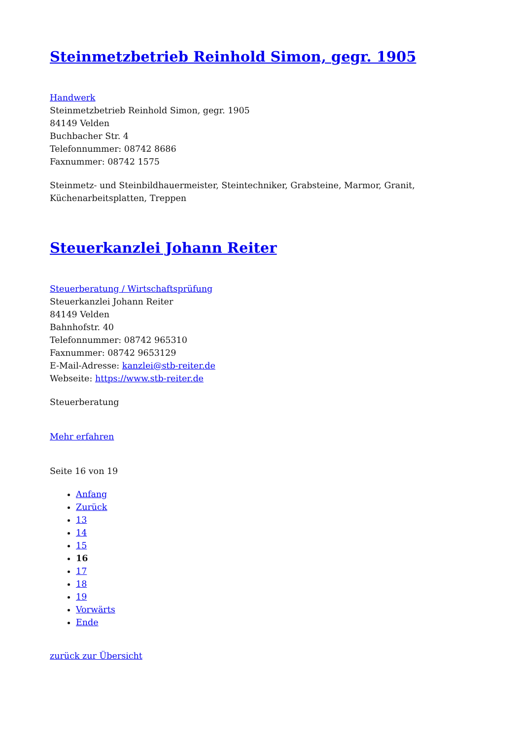Steinmetzbetrieb Reinhold Simon, gegr. 1905
Handwerk
Steinmetzbetrieb Reinhold Simon, gegr. 1905
84149 Velden
Buchbacher Str. 4
Telefonnummer: 08742 8686
Faxnummer: 08742 1575
Steinmetz- und Steinbildhauermeister, Steintechniker, Grabsteine, Marmor, Granit, Küchenarbeitsplatten, Treppen
Steuerkanzlei Johann Reiter
Steuerberatung / Wirtschaftsprüfung
Steuerkanzlei Johann Reiter
84149 Velden
Bahnhofstr. 40
Telefonnummer: 08742 965310
Faxnummer: 08742 9653129
E-Mail-Adresse: kanzlei@stb-reiter.de
Webseite: https://www.stb-reiter.de
Steuerberatung
Mehr erfahren
Seite 16 von 19
Anfang
Zurück
13
14
15
16
17
18
19
Vorwärts
Ende
zurück zur Übersicht